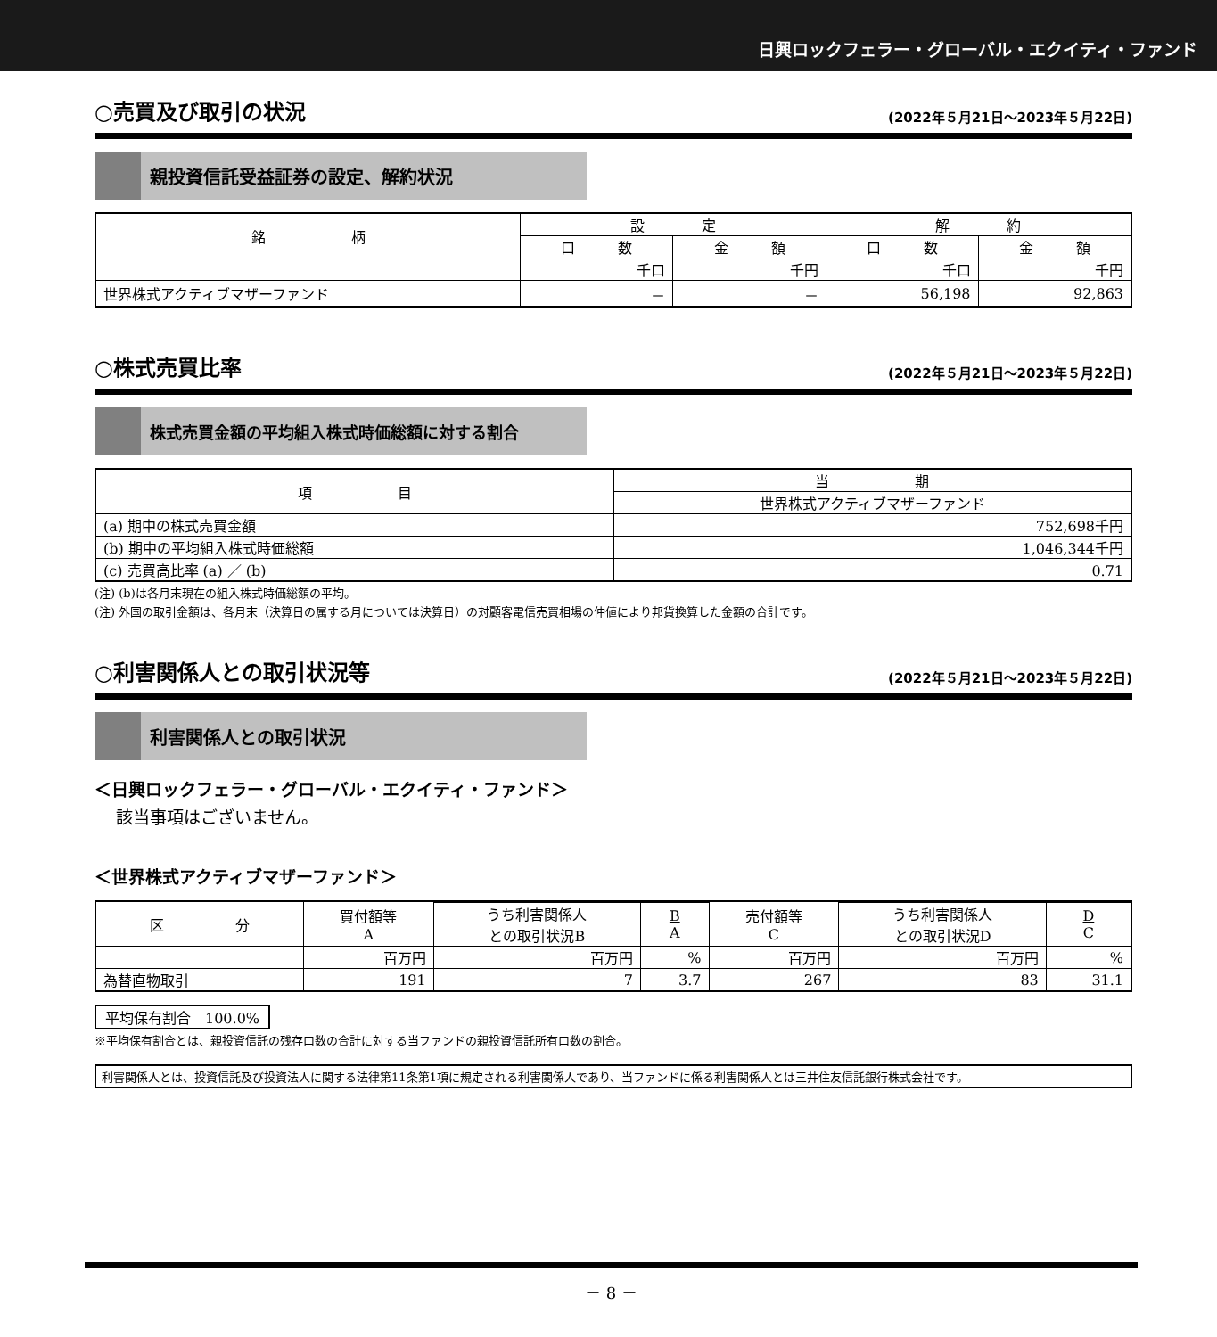日興ロックフェラー・グローバル・エクイティ・ファンド
○売買及び取引の状況
(2022年５月21日～2023年５月22日)
親投資信託受益証券の設定、解約状況
| 銘 柄 | 設 定 | | 解 約 | |
| --- | --- | --- | --- | --- |
| | 口 数 | 金 額 | 口 数 | 金 額 |
| | 千口 | 千円 | 千口 | 千円 |
| 世界株式アクティブマザーファンド | － | － | 56,198 | 92,863 |
○株式売買比率
(2022年５月21日～2023年５月22日)
株式売買金額の平均組入株式時価総額に対する割合
| 項 目 | 当 期 |
| --- | --- |
| | 世界株式アクティブマザーファンド |
| (a) 期中の株式売買金額 | 752,698千円 |
| (b) 期中の平均組入株式時価総額 | 1,046,344千円 |
| (c) 売買高比率 (a) ／ (b) | 0.71 |
(注) (b)は各月末現在の組入株式時価総額の平均。
(注) 外国の取引金額は、各月末（決算日の属する月については決算日）の対顧客電信売買相場の仲値により邦貨換算した金額の合計です。
○利害関係人との取引状況等
(2022年５月21日～2023年５月22日)
利害関係人との取引状況
＜日興ロックフェラー・グローバル・エクイティ・ファンド＞
該当事項はございません。
＜世界株式アクティブマザーファンド＞
| 区 分 | 買付額等 A | | | 売付額等 C | | |
| --- | --- | --- | --- | --- | --- | --- |
| | | うち利害関係人 との取引状況B | B A | | うち利害関係人 との取引状況D | D C |
| | 百万円 | 百万円 | % | 百万円 | 百万円 | % |
| 為替直物取引 | 191 | 7 | 3.7 | 267 | 83 | 31.1 |
平均保有割合　100.0%
※平均保有割合とは、親投資信託の残存口数の合計に対する当ファンドの親投資信託所有口数の割合。
利害関係人とは、投資信託及び投資法人に関する法律第11条第1項に規定される利害関係人であり、当ファンドに係る利害関係人とは三井住友信託銀行株式会社です。
－ 8 －